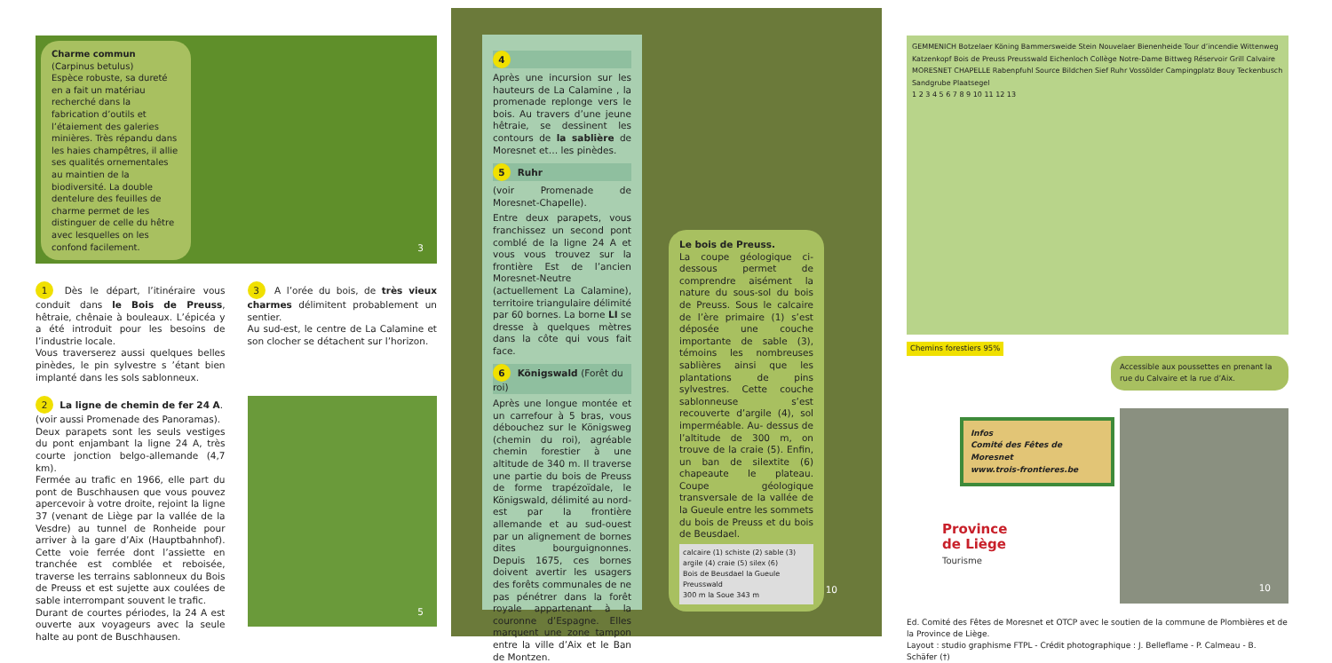Charme commun
(Carpinus betulus)
Espèce robuste, sa dureté en a fait un matériau recherché dans la fabrication d’outils et l’étaiement des galeries minières. Très répandu dans les haies champêtres, il allie ses qualités ornementales au maintien de la biodiversité. La double dentelure des feuilles de charme permet de les distinguer de celle du hêtre avec lesquelles on les confond facilement.
3
1 Dès le départ, l’itinéraire vous conduit dans le Bois de Preuss, hêtraie, chênaie à bouleaux. L’épicéa y a été introduit pour les besoins de l’industrie locale.
Vous traverserez aussi quelques belles pinèdes, le pin sylvestre s ’étant bien implanté dans les sols sablonneux.
2 La ligne de chemin de fer 24 A.
(voir aussi Promenade des Panoramas).
Deux parapets sont les seuls vestiges du pont enjambant la ligne 24 A, très courte jonction belgo-allemande (4,7 km).
Fermée au trafic en 1966, elle part du pont de Buschhausen que vous pouvez apercevoir à votre droite, rejoint la ligne 37 (venant de Liège par la vallée de la Vesdre) au tunnel de Ronheide pour arriver à la gare d’Aix (Hauptbahnhof). Cette voie ferrée dont l’assiette en tranchée est comblée et reboisée, traverse les terrains sablonneux du Bois de Preuss et est sujette aux coulées de sable interrompant souvent le trafic.
Durant de courtes périodes, la 24 A est ouverte aux voyageurs avec la seule halte au pont de Buschhausen.
3 A l’orée du bois, de très vieux charmes délimitent probablement un sentier.
Au sud-est, le centre de La Calamine et son clocher se détachent sur l’horizon.
5
4
Après une incursion sur les hauteurs de La Calamine , la promenade replonge vers le bois. Au travers d’une jeune hêtraie, se dessinent les contours de la sablière de Moresnet et… les pinèdes.
5 Ruhr
(voir Promenade de Moresnet-Chapelle).
Entre deux parapets, vous franchissez un second pont comblé de la ligne 24 A et vous vous trouvez sur la frontière Est de l’ancien Moresnet-Neutre (actuellement La Calamine), territoire triangulaire délimité par 60 bornes. La borne LI se dresse à quelques mètres dans la côte qui vous fait face.
6 Königswald (Forêt du roi)
Après une longue montée et un carrefour à 5 bras, vous débouchez sur le Königsweg (chemin du roi), agréable chemin forestier à une altitude de 340 m. Il traverse une partie du bois de Preuss de forme trapézoïdale, le Königswald, délimité au nord-est par la frontière allemande et au sud-ouest par un alignement de bornes dites bourguignonnes. Depuis 1675, ces bornes doivent avertir les usagers des forêts communales de ne pas pénétrer dans la forêt royale appartenant à la couronne d’Espagne. Elles marquent une zone tampon entre la ville d’Aix et le Ban de Montzen.
Le bois de Preuss.
La coupe géologique ci-dessous permet de comprendre aisément la nature du sous-sol du bois de Preuss. Sous le calcaire de l’ère primaire (1) s’est déposée une couche importante de sable (3), témoins les nombreuses sablières ainsi que les plantations de pins sylvestres. Cette couche sablonneuse s’est recouverte d’argile (4), sol imperméable. Au- dessus de l’altitude de 300 m, on trouve de la craie (5). Enfin, un ban de silextite (6) chapeaute le plateau. Coupe géologique transversale de la vallée de la Gueule entre les sommets du bois de Preuss et du bois de Beusdael.
calcaire (1) schiste (2) sable (3)
argile (4) craie (5) silex (6)
Bois de Beusdael la Gueule Preusswald
300 m la Soue 343 m
10
GEMMENICH Botzelaer Köning Bammersweide Stein Nouvelaer Bienenheide Tour d’incendie Wittenweg Katzenkopf Bois de Preuss Preusswald Eichenloch Collège Notre-Dame Bittweg Réservoir Grill Calvaire MORESNET CHAPELLE Rabenpfuhl Source Bildchen Sief Ruhr Vossölder Campingplatz Bouy Teckenbusch Sandgrube Plaatsegel
1 2 3 4 5 6 7 8 9 10 11 12 13
Chemins forestiers 95%
Accessible aux poussettes en prenant la rue du Calvaire et la rue d’Aix.
Infos
Comité des Fêtes de Moresnet
www.trois-frontieres.be
Province
de Liège
Tourisme
10
Ed. Comité des Fêtes de Moresnet et OTCP avec le soutien de la commune de Plombières et de la Province de Liège.
Layout : studio graphisme FTPL - Crédit photographique : J. Belleflame - P. Calmeau - B. Schäfer (†)